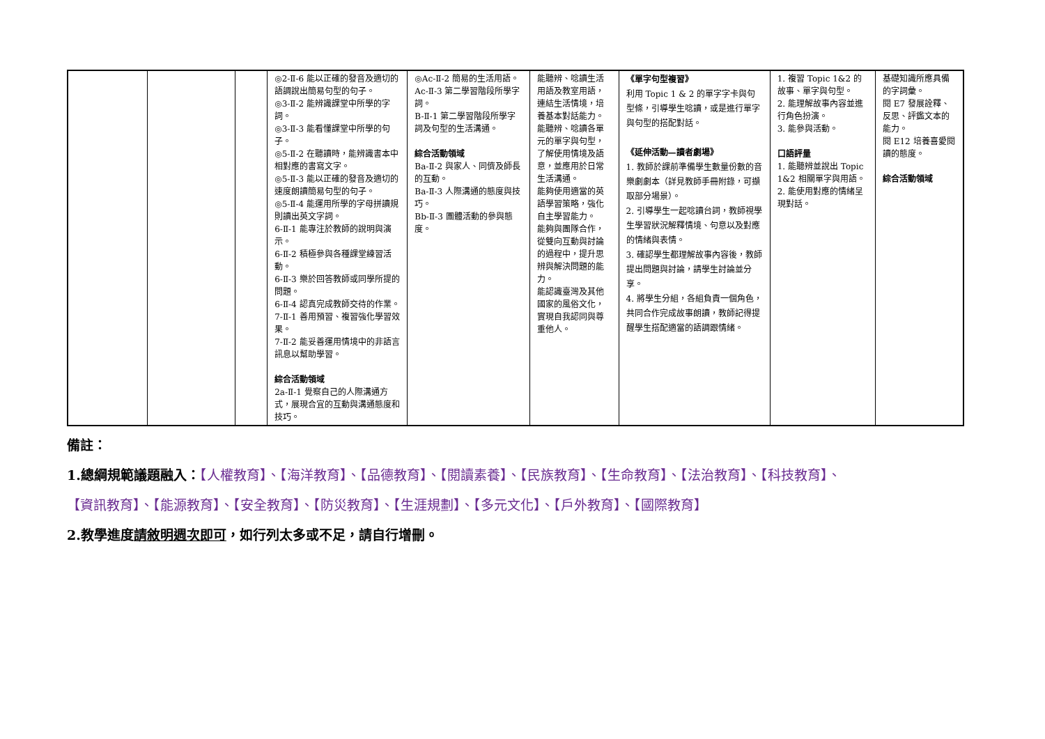| | | | ◎2-Ⅱ-6 能以正確的發音及適切的語調說出簡易句型的句子。 ◎3-Ⅱ-2 能辨識課堂中所學的字詞。 ◎3-Ⅱ-3 能看懂課堂中所學的句子。 ◎5-Ⅱ-2 在聽讀時，能辨識書本中相對應的書寫文字。 ◎5-Ⅱ-3 能以正確的發音及適切的速度朗讀簡易句型的句子。 ◎5-Ⅱ-4 能運用所學的字母拼讀規則讀出英文字詞。 6-Ⅱ-1 能專注於教師的說明與演示。 6-Ⅱ-2 積極參與各種課堂練習活動。 6-Ⅱ-3 樂於回答教師或同學所提的問題。 6-Ⅱ-4 認真完成教師交待的作業。 7-Ⅱ-1 善用預習、複習強化學習效果。 7-Ⅱ-2 能妥善運用情境中的非語言訊息以幫助學習。 綜合活動領域 2a-Ⅱ-1 覺察自己的人際溝通方式，展現合宜的互動與溝通態度和技巧。 | ◎Ac-Ⅱ-2 簡易的生活用語。 Ac-Ⅱ-3 第二學習階段所學字詞。 B-Ⅱ-1 第二學習階段所學字詞及句型的生活溝通。 綜合活動領域 Ba-Ⅱ-2 與家人、同儕及師長的互動。 Ba-Ⅱ-3 人際溝通的態度與技巧。 Bb-Ⅱ-3 團體活動的參與態度。 | 能聽辨、唸讀生活用語及教室用語，連結生活情境，培養基本對話能力。 能聽辨、唸讀各單元的單字與句型，了解使用情境及語意，並應用於日常生活溝通。 能夠使用適當的英語學習策略，強化自主學習能力。 能夠與團隊合作，從雙向互動與討論的過程中，提升思辨與解決問題的能力。 能認識臺灣及其他國家的風俗文化，實現自我認同與尊重他人。 | 《單字句型複習》 利用 Topic 1 & 2 的單字字卡與句型條，引導學生唸讀，或是進行單字與句型的搭配對話。 《延伸活動—讀者劇場》 1. 教師於課前準備學生數量份數的音樂劇劇本（詳見教師手冊附錄，可擷取部分場景）。 2. 引導學生一起唸讀台詞，教師視學生學習狀況解釋情境、句意以及對應的情緒與表情。 3. 確認學生都理解故事內容後，教師提出問題與討論，請學生討論並分享。 4. 將學生分組，各組負責一個角色，共同合作完成故事朗讀，教師記得提醒學生搭配適當的語調跟情緒。 | 1. 複習 Topic 1&2 的故事、單字與句型。 2. 能理解故事內容並進行角色扮演。 3. 能參與活動。 口語評量 1. 能聽辨並說出 Topic 1&2 相關單字與用語。 2. 能使用對應的情緒呈現對話。 | 基礎知識所應具備的字詞彙。 閱 E7 發展詮釋、反思、評鑑文本的能力。 閱 E12 培養喜愛閱讀的態度。 綜合活動領域 |
備註：
1.總綱規範議題融入：【人權教育】、【海洋教育】、【品德教育】、【閱讀素養】、【民族教育】、【生命教育】、【法治教育】、【科技教育】、
【資訊教育】、【能源教育】、【安全教育】、【防災教育】、【生涯規劃】、【多元文化】、【戶外教育】、【國際教育】
2.教學進度請敘明週次即可，如行列太多或不足，請自行增刪。